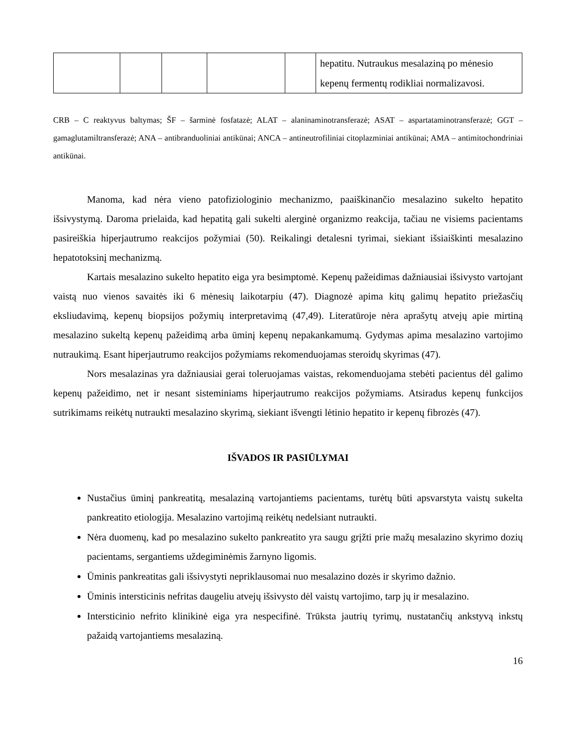| | | | | | hepatitu. Nutraukus mesalaziną po mėnesio kepenų fermentų rodikliai normalizavosi. |
CRB – C reaktyvus baltymas; ŠF – šarminė fosfatazė; ALAT – alaninaminotransferazė; ASAT – aspartataminotransferazė; GGT – gamaglutamiltransferazė; ANA – antibranduoliniai antikūnai; ANCA – antineutrofiliniai citoplazminiai antikūnai; AMA – antimitochondriniai antikūnai.
Manoma, kad nėra vieno patofiziologinio mechanizmo, paaiškinančio mesalazino sukelto hepatito išsivystymą. Daroma prielaida, kad hepatitą gali sukelti alerginė organizmo reakcija, tačiau ne visiems pacientams pasireiškia hiperjautrumo reakcijos požymiai (50). Reikalingi detalesni tyrimai, siekiant išsiaiškinti mesalazino hepatotoksinį mechanizmą.
Kartais mesalazino sukelto hepatito eiga yra besimptomė. Kepenų pažeidimas dažniausiai išsivysto vartojant vaistą nuo vienos savaitės iki 6 mėnesių laikotarpiu (47). Diagnozė apima kitų galimų hepatito priežasčių eksliudavimą, kepenų biopsijos požymių interpretavimą (47,49). Literatūroje nėra aprašytų atvejų apie mirtiną mesalazino sukeltą kepenų pažeidimą arba ūminį kepenų nepakankamumą. Gydymas apima mesalazino vartojimo nutraukimą. Esant hiperjautrumo reakcijos požymiams rekomenduojamas steroidų skyrimas (47).
Nors mesalazinas yra dažniausiai gerai toleruojamas vaistas, rekomenduojama stebėti pacientus dėl galimo kepenų pažeidimo, net ir nesant sisteminiams hiperjautrumo reakcijos požymiams. Atsiradus kepenų funkcijos sutrikimams reikėtų nutraukti mesalazino skyrimą, siekiant išvengti lėtinio hepatito ir kepenų fibrozės (47).
IŠVADOS IR PASIŪLYMAI
Nustačius ūminį pankreatitą, mesalaziną vartojantiems pacientams, turėtų būti apsvarstyta vaistų sukelta pankreatito etiologija. Mesalazino vartojimą reikėtų nedelsiant nutraukti.
Nėra duomenų, kad po mesalazino sukelto pankreatito yra saugu grįžti prie mažų mesalazino skyrimo dozių pacientams, sergantiems uždegiminėmis žarnyno ligomis.
Ūminis pankreatitas gali išsivystyti nepriklausomai nuo mesalazino dozės ir skyrimo dažnio.
Ūminis intersticinis nefritas daugeliu atvejų išsivysto dėl vaistų vartojimo, tarp jų ir mesalazino.
Intersticinio nefrito klinikinė eiga yra nespecifinė. Trūksta jautrių tyrimų, nustatančių ankstyvą inkstų pažaidą vartojantiems mesalaziną.
16